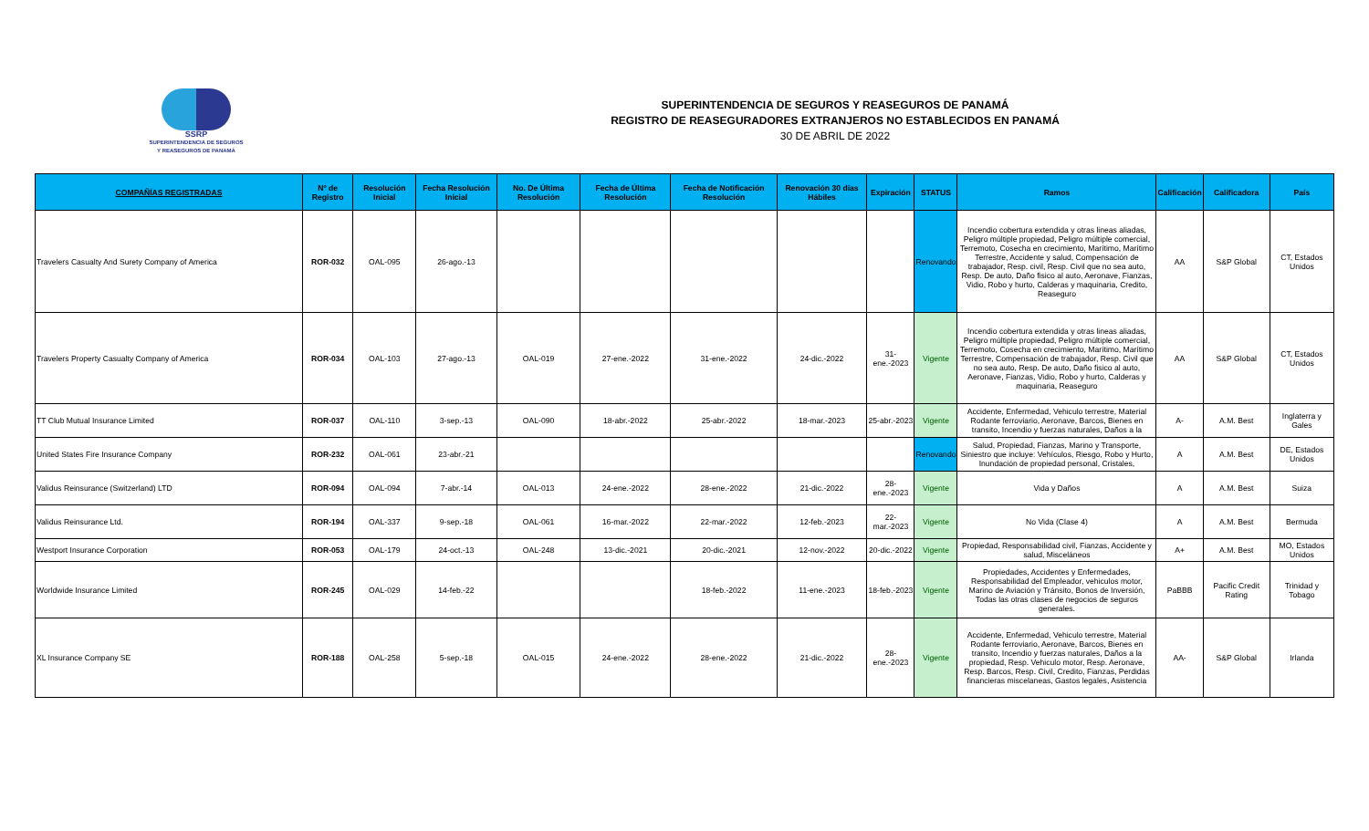SSRP
SUPERINTENDENCIA DE SEGUROS
Y REASEGUROS DE PANAMÁ
SUPERINTENDENCIA DE SEGUROS Y REASEGUROS DE PANAMÁ
REGISTRO DE REASEGURADORES EXTRANJEROS NO ESTABLECIDOS EN PANAMÁ
30 DE ABRIL DE 2022
| COMPAÑÍAS REGISTRADAS | Nº de Registro | Resolución Inicial | Fecha Resolución Inicial | No. De Última Resolución | Fecha de Última Resolución | Fecha de Notificación Resolución | Renovación 30 días Hábiles | Expiración | STATUS | Ramos | Calificación | Calificadora | País |
| --- | --- | --- | --- | --- | --- | --- | --- | --- | --- | --- | --- | --- | --- |
| Travelers Casualty And Surety Company of America | ROR-032 | OAL-095 | 26-ago.-13 | | | | | | Renovando | Incendio cobertura extendida y otras lineas aliadas, Peligro múltiple propiedad, Peligro múltiple comercial, Terremoto, Cosecha en crecimiento, Marítimo, Marítimo Terrestre, Accidente y salud, Compensación de trabajador, Resp. civil, Resp. Civil que no sea auto, Resp. De auto, Daño fisico al auto, Aeronave, Fianzas, Vidio, Robo y hurto, Calderas y maquinaria, Credito, Reaseguro | AA | S&P Global | CT, Estados Unidos |
| Travelers Property Casualty Company of America | ROR-034 | OAL-103 | 27-ago.-13 | OAL-019 | 27-ene.-2022 | 31-ene.-2022 | 24-dic.-2022 | 31-ene.-2023 | Vigente | Incendio cobertura extendida y otras lineas aliadas, Peligro múltiple propiedad, Peligro múltiple comercial, Terremoto, Cosecha en crecimiento, Marítimo, Marítimo Terrestre, Compensación de trabajador, Resp. Civil que no sea auto, Resp. De auto, Daño fisico al auto, Aeronave, Fianzas, Vidio, Robo y hurto, Calderas y maquinaria, Reaseguro | AA | S&P Global | CT, Estados Unidos |
| TT Club Mutual Insurance Limited | ROR-037 | OAL-110 | 3-sep.-13 | OAL-090 | 18-abr.-2022 | 25-abr.-2022 | 18-mar.-2023 | 25-abr.-2023 | Vigente | Accidente, Enfermedad, Vehiculo terrestre, Material Rodante ferroviario, Aeronave, Barcos, Bienes en transito, Incendio y fuerzas naturales, Daños a la | A- | A.M. Best | Inglaterra y Gales |
| United States Fire Insurance Company | ROR-232 | OAL-061 | 23-abr.-21 | | | | | | Renovando | Salud, Propiedad, Fianzas, Marino y Transporte, Siniestro que incluye: Vehículos, Riesgo, Robo y Hurto, Inundación de propiedad personal, Cristales, | A | A.M. Best | DE, Estados Unidos |
| Validus Reinsurance (Switzerland) LTD | ROR-094 | OAL-094 | 7-abr.-14 | OAL-013 | 24-ene.-2022 | 28-ene.-2022 | 21-dic.-2022 | 28-ene.-2023 | Vigente | Vida y Daños | A | A.M. Best | Suiza |
| Validus Reinsurance Ltd. | ROR-194 | OAL-337 | 9-sep.-18 | OAL-061 | 16-mar.-2022 | 22-mar.-2022 | 12-feb.-2023 | 22-mar.-2023 | Vigente | No Vida (Clase 4) | A | A.M. Best | Bermuda |
| Westport Insurance Corporation | ROR-053 | OAL-179 | 24-oct.-13 | OAL-248 | 13-dic.-2021 | 20-dic.-2021 | 12-nov.-2022 | 20-dic.-2022 | Vigente | Propiedad, Responsabilidad civil, Fianzas, Accidente y salud, Misceláneos | A+ | A.M. Best | MO, Estados Unidos |
| Worldwide Insurance Limited | ROR-245 | OAL-029 | 14-feb.-22 | | | 18-feb.-2022 | 11-ene.-2023 | 18-feb.-2023 | Vigente | Propiedades, Accidentes y Enfermedades, Responsabilidad del Empleador, vehiculos motor, Marino de Aviación y Tránsito, Bonos de Inversión, Todas las otras clases de negocios de seguros generales. | PaBBB | Pacific Credit Rating | Trinidad y Tobago |
| XL Insurance Company SE | ROR-188 | OAL-258 | 5-sep.-18 | OAL-015 | 24-ene.-2022 | 28-ene.-2022 | 21-dic.-2022 | 28-ene.-2023 | Vigente | Accidente, Enfermedad, Vehiculo terrestre, Material Rodante ferroviario, Aeronave, Barcos, Bienes en transito, Incendio y fuerzas naturales, Daños a la propiedad, Resp. Vehiculo motor, Resp. Aeronave, Resp. Barcos, Resp. Civil, Credito, Fianzas, Perdidas financieras miscelaneas, Gastos legales, Asistencia | AA- | S&P Global | Irlanda |